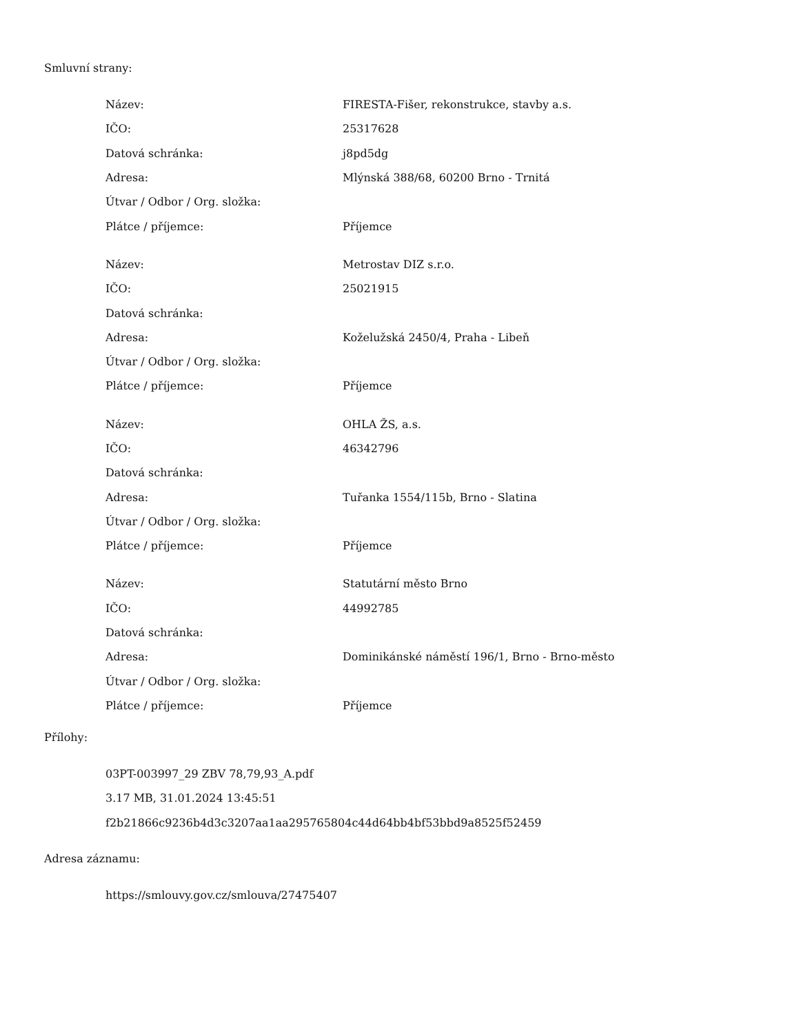Smluvní strany:
| Název: | FIRESTA-Fišer, rekonstrukce, stavby a.s. |
| IČO: | 25317628 |
| Datová schránka: | j8pd5dg |
| Adresa: | Mlýnská 388/68, 60200 Brno - Trnitá |
| Útvar / Odbor / Org. složka: | |
| Plátce / příjemce: | Příjemce |
| Název: | Metrostav DIZ s.r.o. |
| IČO: | 25021915 |
| Datová schránka: | |
| Adresa: | Koželužská 2450/4, Praha - Libeň |
| Útvar / Odbor / Org. složka: | |
| Plátce / příjemce: | Příjemce |
| Název: | OHLA ŽS, a.s. |
| IČO: | 46342796 |
| Datová schránka: | |
| Adresa: | Tuřanka 1554/115b, Brno - Slatina |
| Útvar / Odbor / Org. složka: | |
| Plátce / příjemce: | Příjemce |
| Název: | Statutární město Brno |
| IČO: | 44992785 |
| Datová schránka: | |
| Adresa: | Dominikánské náměstí 196/1, Brno - Brno-město |
| Útvar / Odbor / Org. složka: | |
| Plátce / příjemce: | Příjemce |
Přílohy:
03PT-003997_29 ZBV 78,79,93_A.pdf
3.17 MB, 31.01.2024 13:45:51
f2b21866c9236b4d3c3207aa1aa295765804c44d64bb4bf53bbd9a8525f52459
Adresa záznamu:
https://smlouvy.gov.cz/smlouva/27475407